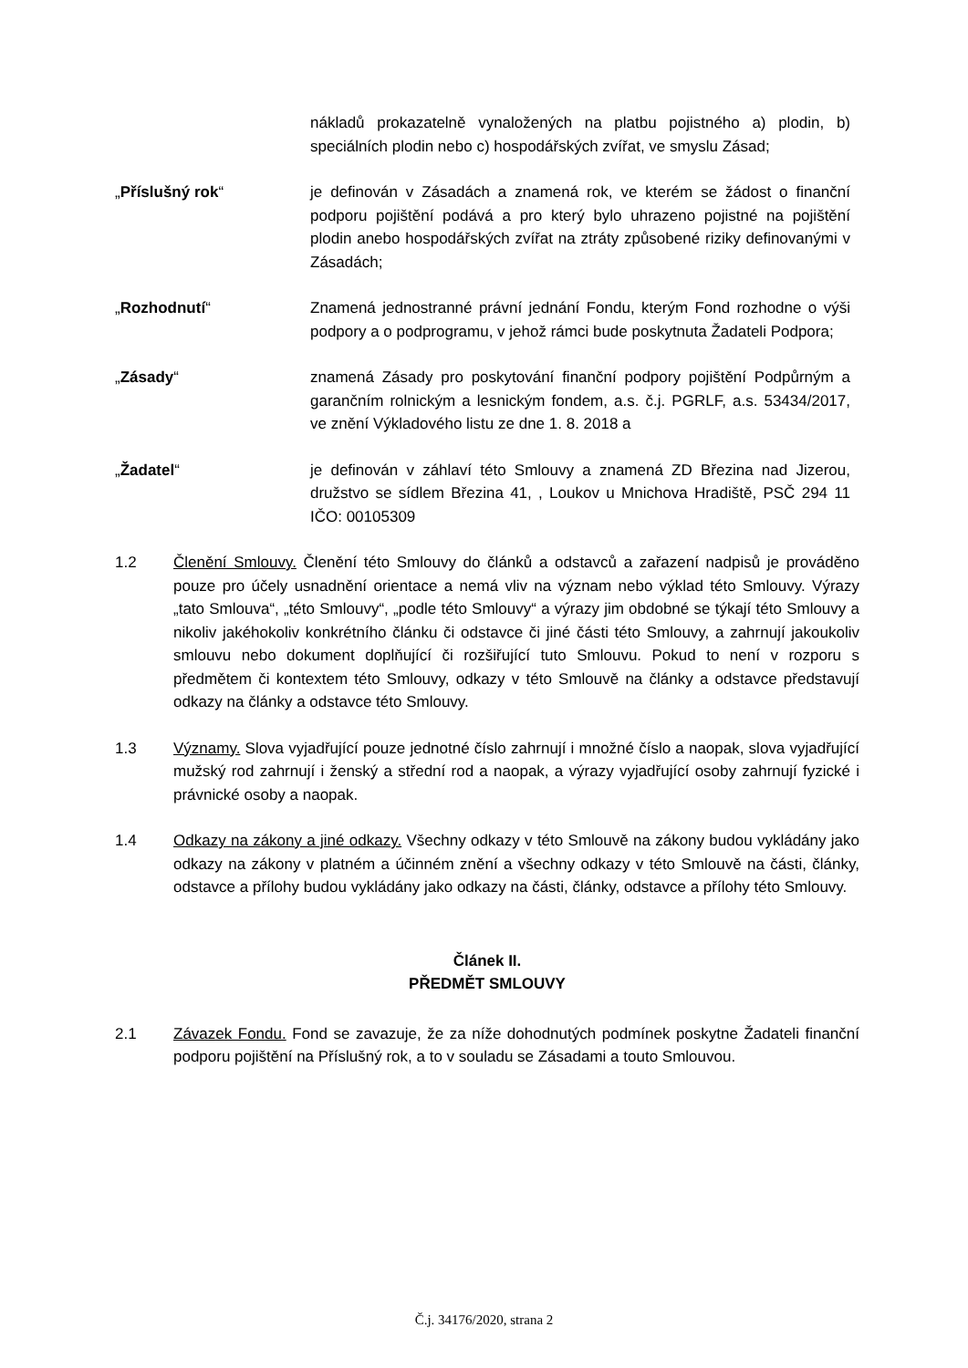nákladů prokazatelně vynaložených na platbu pojistného a) plodin, b) speciálních plodin nebo c) hospodářských zvířat, ve smyslu Zásad;
„Příslušný rok“ je definován v Zásadách a znamená rok, ve kterém se žádost o finanční podporu pojištění podává a pro který bylo uhrazeno pojistné na pojištění plodin anebo hospodářských zvířat na ztráty způsobené riziky definovanými v Zásadách;
„Rozhodnutí“ Znamená jednostranné právní jednání Fondu, kterým Fond rozhodne o výši podpory a o podprogramu, v jehož rámci bude poskytnuta Žadateli Podpora;
„Zásady“ znamená Zásady pro poskytování finanční podpory pojištění Podpůrným a garančním rolnickým a lesnickým fondem, a.s. č.j. PGRLF, a.s. 53434/2017, ve znění Výkladového listu ze dne 1. 8. 2018 a
„Žadatel“ je definován v záhlaví této Smlouvy a znamená ZD Březina nad Jizerou, družstvo se sídlem Březina 41, , Loukov u Mnichova Hradiště, PSČ 294 11 IČO: 00105309
1.2 Členění Smlouvy. Členění této Smlouvy do článků a odstavců a zařazení nadpisů je prováděno pouze pro účely usnadnění orientace a nemá vliv na význam nebo výklad této Smlouvy. Výrazy „tato Smlouva“, „této Smlouvy“, „podle této Smlouvy“ a výrazy jim obdobné se týkají této Smlouvy a nikoliv jakéhokoliv konkrétního článku či odstavce či jiné části této Smlouvy, a zahrnují jakoukoliv smlouvu nebo dokument doplňující či rozšiřující tuto Smlouvu. Pokud to není v rozporu s předmětem či kontextem této Smlouvy, odkazy v této Smlouvě na články a odstavce představují odkazy na články a odstavce této Smlouvy.
1.3 Významy. Slova vyjadřující pouze jednotné číslo zahrnují i množné číslo a naopak, slova vyjadřující mužský rod zahrnují i ženský a střední rod a naopak, a výrazy vyjadřující osoby zahrnují fyzické i právnické osoby a naopak.
1.4 Odkazy na zákony a jiné odkazy. Všechny odkazy v této Smlouvě na zákony budou vykládány jako odkazy na zákony v platném a účinném znění a všechny odkazy v této Smlouvě na části, články, odstavce a přílohy budou vykládány jako odkazy na části, články, odstavce a přílohy této Smlouvy.
Článek II.
PŘEDMĚT SMLOUVY
2.1 Závazek Fondu. Fond se zavazuje, že za níže dohodnutých podmínek poskytne Žadateli finanční podporu pojištění na Příslušný rok, a to v souladu se Zásadami a touto Smlouvou.
Č.j. 34176/2020, strana 2